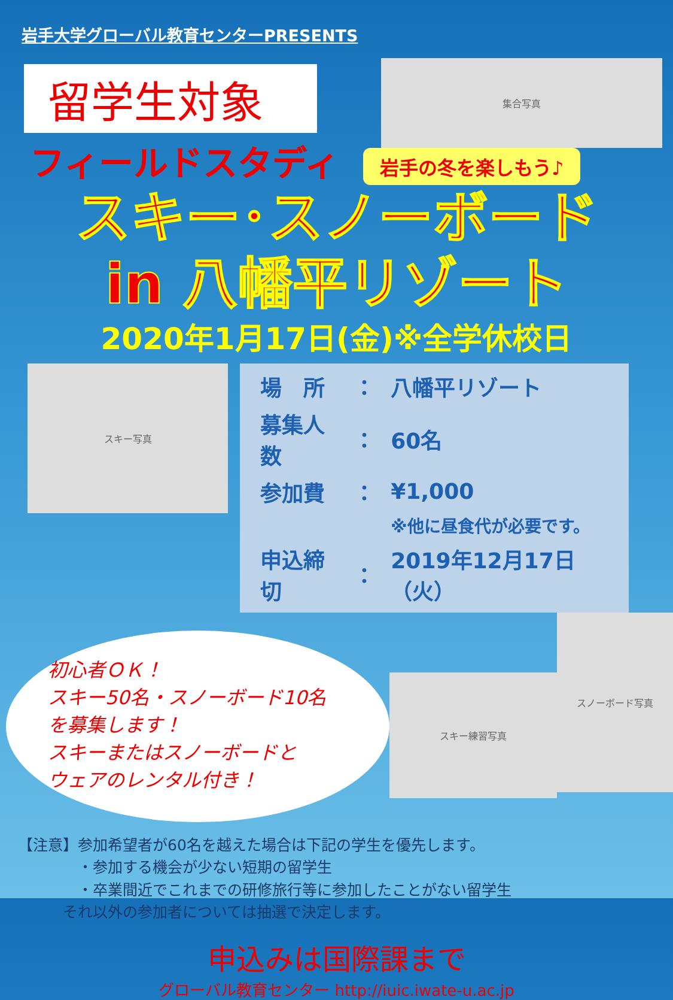岩手大学グローバル教育センターPRESENTS
留学生対象
フィールドスタディ
集合写真
岩手の冬を楽しもう♪
スキー･スノーボード
in 八幡平リゾート
2020年1月17日(金)※全学休校日
スキー写真
| 場 所 | ： | 八幡平リゾート |
| 募集人数 | ： | 60名 |
| 参加費 | ： | ¥1,000 |
| | | ※他に昼食代が必要です。 |
| 申込締切 | ： | 2019年12月17日（火） |
初心者ＯＫ！
スキー50名・スノーボード10名
を募集します！
スキーまたはスノーボードと
ウェアのレンタル付き！
スキー練習写真
スノーボード写真
【注意】参加希望者が60名を越えた場合は下記の学生を優先します。
　　　　・参加する機会が少ない短期の留学生
　　　　・卒業間近でこれまでの研修旅行等に参加したことがない留学生
　　　それ以外の参加者については抽選で決定します。
申込みは国際課まで
グローバル教育センター http://iuic.iwate-u.ac.jp